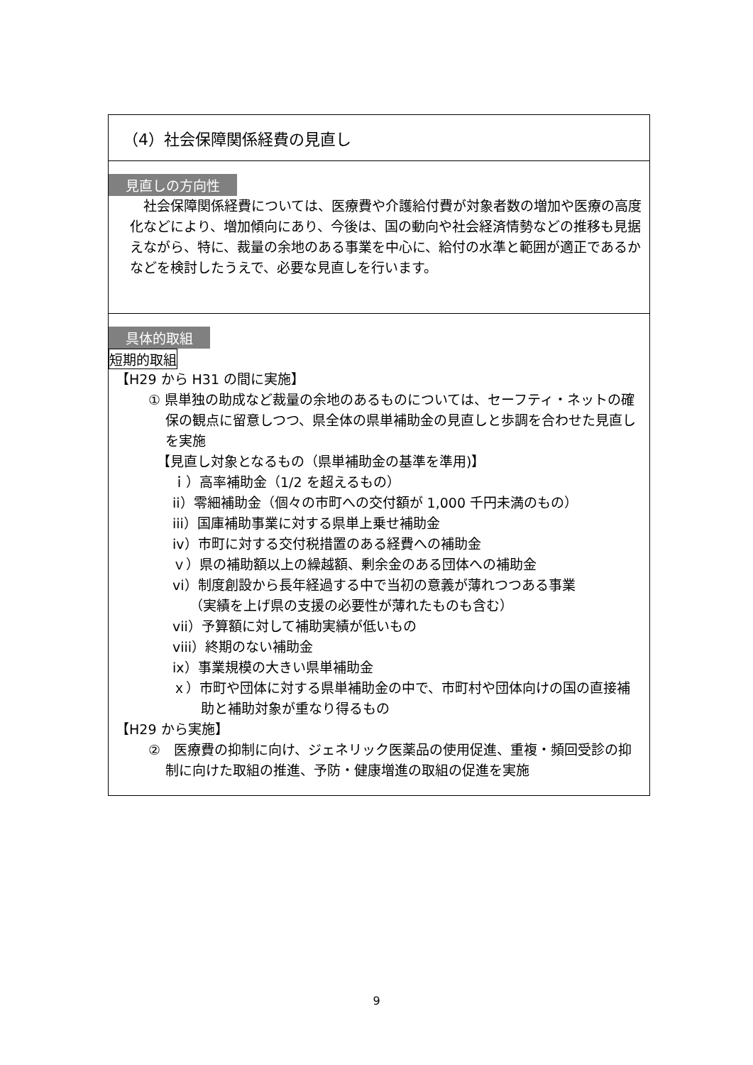（4）社会保障関係経費の見直し
見直しの方向性
　社会保障関係経費については、医療費や介護給付費が対象者数の増加や医療の高度化などにより、増加傾向にあり、今後は、国の動向や社会経済情勢などの推移も見据えながら、特に、裁量の余地のある事業を中心に、給付の水準と範囲が適正であるかなどを検討したうえで、必要な見直しを行います。
具体的取組
短期的取組
【H29 から H31 の間に実施】
① 県単独の助成など裁量の余地のあるものについては、セーフティ・ネットの確保の観点に留意しつつ、県全体の県単補助金の見直しと歩調を合わせた見直しを実施
【見直し対象となるもの（県単補助金の基準を準用)】
ｉ）高率補助金（1/2 を超えるもの）
ii）零細補助金（個々の市町への交付額が 1,000 千円未満のもの）
iii）国庫補助事業に対する県単上乗せ補助金
iv）市町に対する交付税措置のある経費への補助金
ｖ）県の補助額以上の繰越額、剰余金のある団体への補助金
vi）制度創設から長年経過する中で当初の意義が薄れつつある事業
（実績を上げ県の支援の必要性が薄れたものも含む）
vii）予算額に対して補助実績が低いもの
viii）終期のない補助金
ix）事業規模の大きい県単補助金
ｘ）市町や団体に対する県単補助金の中で、市町村や団体向けの国の直接補助と補助対象が重なり得るもの
【H29 から実施】
②　医療費の抑制に向け、ジェネリック医薬品の使用促進、重複・頻回受診の抑制に向けた取組の推進、予防・健康増進の取組の促進を実施
9